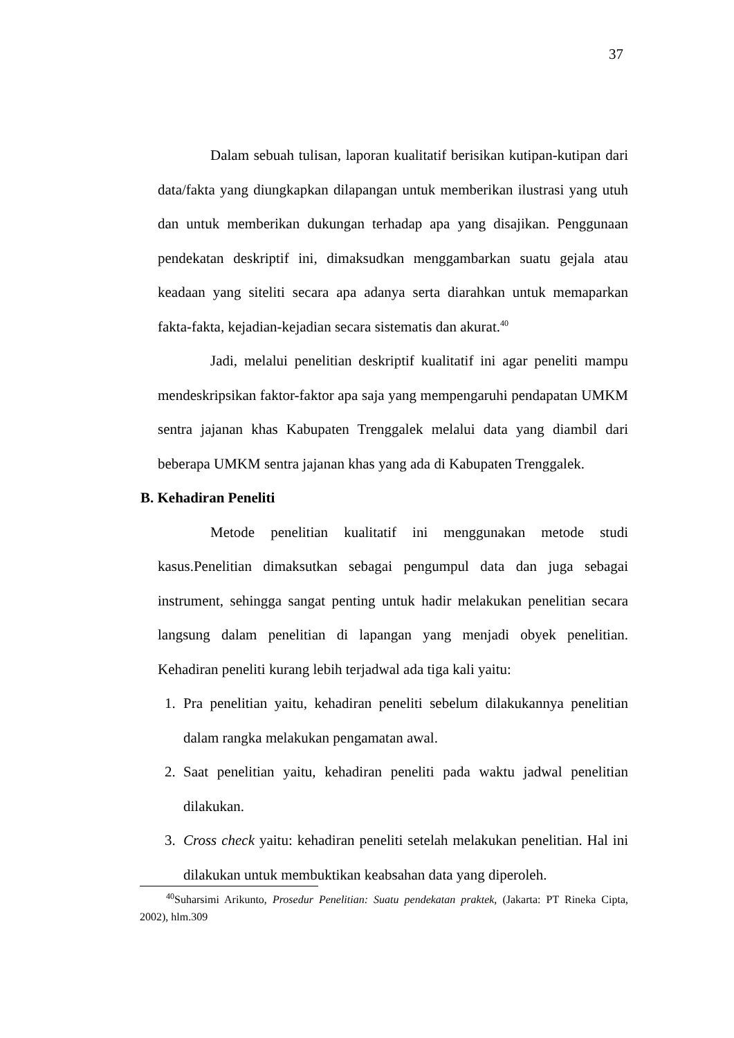37
Dalam sebuah tulisan, laporan kualitatif berisikan kutipan-kutipan dari data/fakta yang diungkapkan dilapangan untuk memberikan ilustrasi yang utuh dan untuk memberikan dukungan terhadap apa yang disajikan. Penggunaan pendekatan deskriptif ini, dimaksudkan menggambarkan suatu gejala atau keadaan yang siteliti secara apa adanya serta diarahkan untuk memaparkan fakta-fakta, kejadian-kejadian secara sistematis dan akurat.<sup>40</sup>
Jadi, melalui penelitian deskriptif kualitatif ini agar peneliti mampu mendeskripsikan faktor-faktor apa saja yang mempengaruhi pendapatan UMKM sentra jajanan khas Kabupaten Trenggalek melalui data yang diambil dari beberapa UMKM sentra jajanan khas yang ada di Kabupaten Trenggalek.
B. Kehadiran Peneliti
Metode penelitian kualitatif ini menggunakan metode studi kasus.Penelitian dimaksutkan sebagai pengumpul data dan juga sebagai instrument, sehingga sangat penting untuk hadir melakukan penelitian secara langsung dalam penelitian di lapangan yang menjadi obyek penelitian. Kehadiran peneliti kurang lebih terjadwal ada tiga kali yaitu:
1. Pra penelitian yaitu, kehadiran peneliti sebelum dilakukannya penelitian dalam rangka melakukan pengamatan awal.
2. Saat penelitian yaitu, kehadiran peneliti pada waktu jadwal penelitian dilakukan.
3. Cross check yaitu: kehadiran peneliti setelah melakukan penelitian. Hal ini dilakukan untuk membuktikan keabsahan data yang diperoleh.
<sup>40</sup> Suharsimi Arikunto, Prosedur Penelitian: Suatu pendekatan praktek, (Jakarta: PT Rineka Cipta, 2002), hlm.309